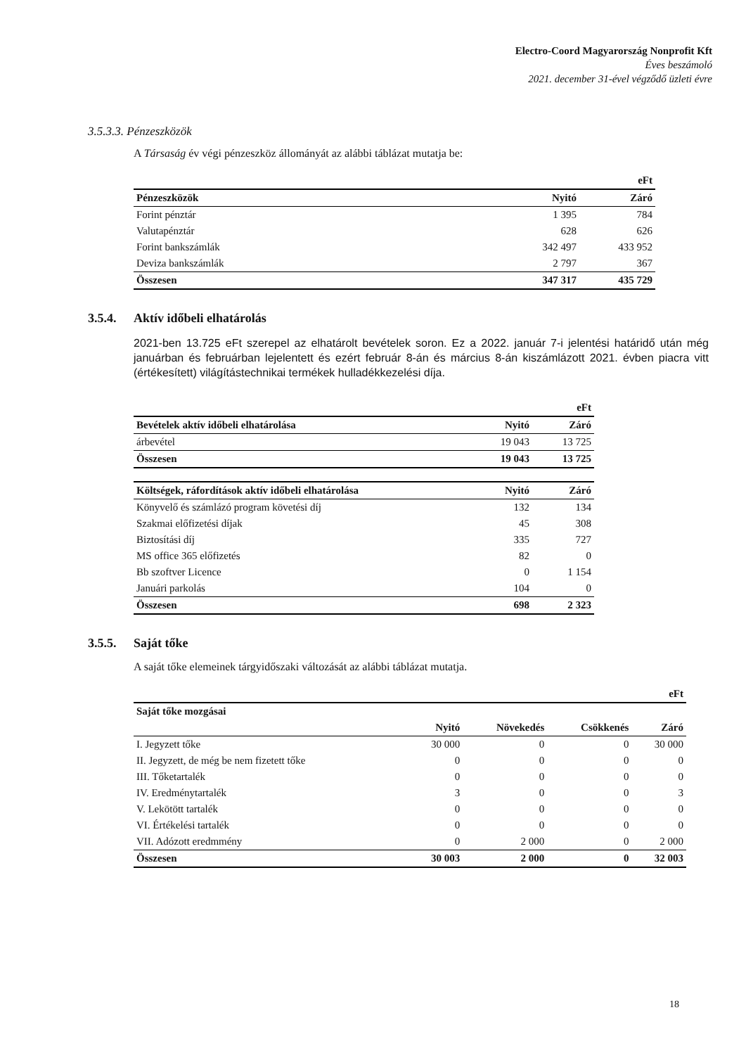Electro-Coord Magyarország Nonprofit Kft
Éves beszámoló
2021. december 31-ével végződő üzleti évre
3.5.3.3. Pénzeszközök
A Társaság év végi pénzeszköz állományát az alábbi táblázat mutatja be:
| | | eFt |
| --- | --- | --- |
| Pénzeszközök | Nyitó | Záró |
| Forint pénztár | 1 395 | 784 |
| Valutapénztár | 628 | 626 |
| Forint bankszámlák | 342 497 | 433 952 |
| Deviza bankszámlák | 2 797 | 367 |
| Összesen | 347 317 | 435 729 |
3.5.4. Aktív időbeli elhatárolás
2021-ben 13.725 eFt szerepel az elhatárolt bevételek soron. Ez a 2022. január 7-i jelentési határidő után még januárban és februárban lejelentett és ezért február 8-án és március 8-án kiszámlázott 2021. évben piacra vitt (értékesített) világítástechnikai termékek hulladékkezelési díja.
| | | eFt |
| --- | --- | --- |
| Bevételek aktív időbeli elhatárolása | Nyitó | Záró |
| árbevétel | 19 043 | 13 725 |
| Összesen | 19 043 | 13 725 |
| Költségek, ráfordítások aktív időbeli elhatárolása | Nyitó | Záró |
| Könyvelő és számlázó program követési díj | 132 | 134 |
| Szakmai előfizetési díjak | 45 | 308 |
| Biztosítási díj | 335 | 727 |
| MS office 365 előfizetés | 82 | 0 |
| Bb szoftver Licence | 0 | 1 154 |
| Januári parkolás | 104 | 0 |
| Összesen | 698 | 2 323 |
3.5.5. Saját tőke
A saját tőke elemeinek tárgyidőszaki változását az alábbi táblázat mutatja.
| | | | | eFt |
| --- | --- | --- | --- | --- |
| Saját tőke mozgásai | | | | |
| | Nyitó | Növekedés | Csökkenés | Záró |
| I. Jegyzett tőke | 30 000 | 0 | 0 | 30 000 |
| II. Jegyzett, de még be nem fizetett tőke | 0 | 0 | 0 | 0 |
| III. Tőketartalék | 0 | 0 | 0 | 0 |
| IV. Eredménytartalék | 3 | 0 | 0 | 3 |
| V. Lekötött tartalék | 0 | 0 | 0 | 0 |
| VI. Értékelési tartalék | 0 | 0 | 0 | 0 |
| VII. Adózott eredmmény | 0 | 2 000 | 0 | 2 000 |
| Összesen | 30 003 | 2 000 | 0 | 32 003 |
18